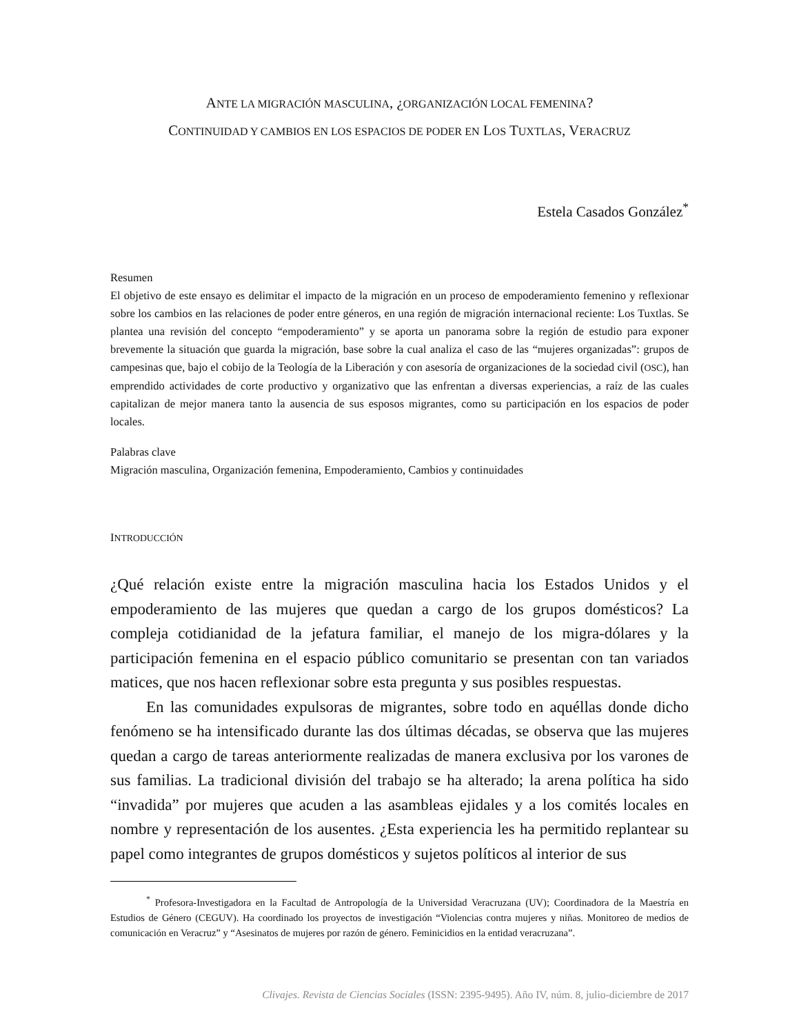ANTE LA MIGRACIÓN MASCULINA, ¿ORGANIZACIÓN LOCAL FEMENINA?
CONTINUIDAD Y CAMBIOS EN LOS ESPACIOS DE PODER EN LOS TUXTLAS, VERACRUZ
Estela Casados González<sup>*</sup>
Resumen
El objetivo de este ensayo es delimitar el impacto de la migración en un proceso de empoderamiento femenino y reflexionar sobre los cambios en las relaciones de poder entre géneros, en una región de migración internacional reciente: Los Tuxtlas. Se plantea una revisión del concepto “empoderamiento” y se aporta un panorama sobre la región de estudio para exponer brevemente la situación que guarda la migración, base sobre la cual analiza el caso de las “mujeres organizadas”: grupos de campesinas que, bajo el cobijo de la Teología de la Liberación y con asesoría de organizaciones de la sociedad civil (OSC), han emprendido actividades de corte productivo y organizativo que las enfrentan a diversas experiencias, a raíz de las cuales capitalizan de mejor manera tanto la ausencia de sus esposos migrantes, como su participación en los espacios de poder locales.
Palabras clave
Migración masculina, Organización femenina, Empoderamiento, Cambios y continuidades
INTRODUCCIÓN
¿Qué relación existe entre la migración masculina hacia los Estados Unidos y el empoderamiento de las mujeres que quedan a cargo de los grupos domésticos? La compleja cotidianidad de la jefatura familiar, el manejo de los migra-dólares y la participación femenina en el espacio público comunitario se presentan con tan variados matices, que nos hacen reflexionar sobre esta pregunta y sus posibles respuestas.
En las comunidades expulsoras de migrantes, sobre todo en aquéllas donde dicho fenómeno se ha intensificado durante las dos últimas décadas, se observa que las mujeres quedan a cargo de tareas anteriormente realizadas de manera exclusiva por los varones de sus familias. La tradicional división del trabajo se ha alterado; la arena política ha sido “invadida” por mujeres que acuden a las asambleas ejidales y a los comités locales en nombre y representación de los ausentes. ¿Esta experiencia les ha permitido replantear su papel como integrantes de grupos domésticos y sujetos políticos al interior de sus
<sup>*</sup> Profesora-Investigadora en la Facultad de Antropología de la Universidad Veracruzana (UV); Coordinadora de la Maestría en Estudios de Género (CEGUV). Ha coordinado los proyectos de investigación “Violencias contra mujeres y niñas. Monitoreo de medios de comunicación en Veracruz” y “Asesinatos de mujeres por razón de género. Feminicidios en la entidad veracruzana”.
Clivajes. Revista de Ciencias Sociales (ISSN: 2395-9495). Año IV, núm. 8, julio-diciembre de 2017